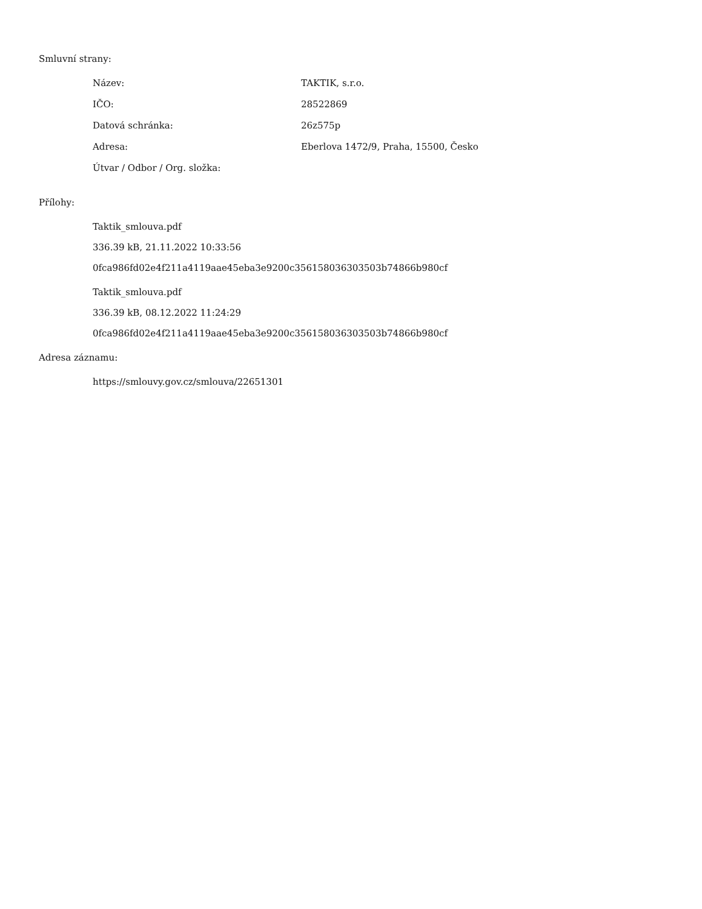Smluvní strany:
| Název: | TAKTIK, s.r.o. |
| IČO: | 28522869 |
| Datová schránka: | 26z575p |
| Adresa: | Eberlova 1472/9, Praha, 15500, Česko |
| Útvar / Odbor / Org. složka: | |
Přílohy:
Taktik_smlouva.pdf
336.39 kB, 21.11.2022 10:33:56
0fca986fd02e4f211a4119aae45eba3e9200c356158036303503b74866b980cf
Taktik_smlouva.pdf
336.39 kB, 08.12.2022 11:24:29
0fca986fd02e4f211a4119aae45eba3e9200c356158036303503b74866b980cf
Adresa záznamu:
https://smlouvy.gov.cz/smlouva/22651301